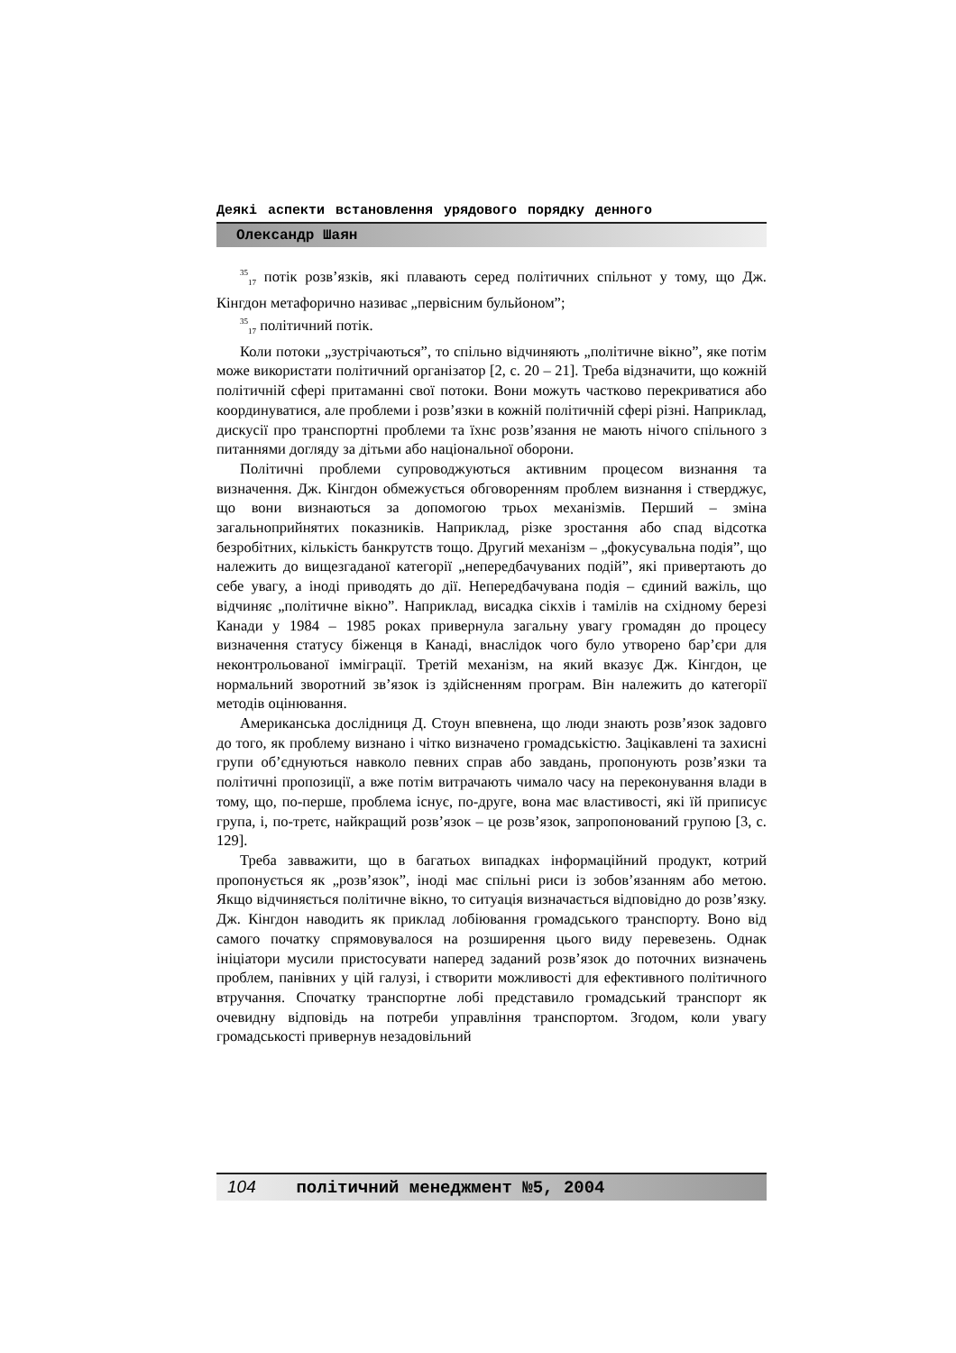Деякі аспекти встановлення урядового порядку денного
Олександр Шаян
<sup>35</sup> <sub>17</sub> потік розв’язків, які плавають серед політичних спільнот у тому, що Дж. Кінгдон метафорично називає „первісним бульйоном”;
<sup>35</sup> <sub>17</sub> політичний потік.
Коли потоки „зустрічаються”, то спільно відчиняють „політичне вікно”, яке потім може використати політичний організатор [2, с. 20 – 21]. Треба відзначити, що кожній політичній сфері притаманні свої потоки. Вони можуть частково перекриватися або координуватися, але проблеми і розв’язки в кожній політичній сфері різні. Наприклад, дискусії про транспортні проблеми та їхнє розв’язання не мають нічого спільного з питаннями догляду за дітьми або національної оборони.
Політичні проблеми супроводжуються активним процесом визнання та визначення. Дж. Кінгдон обмежується обговоренням проблем визнання і стверджує, що вони визнаються за допомогою трьох механізмів. Перший – зміна загальноприйнятих показників. Наприклад, різке зростання або спад відсотка безробітних, кількість банкрутств тощо. Другий механізм – „фокусувальна подія”, що належить до вищезгаданої категорії „непередбачуваних подій”, які привертають до себе увагу, а іноді приводять до дії. Непередбачувана подія – єдиний важіль, що відчиняє „політичне вікно”. Наприклад, висадка сікхів і тамілів на східному березі Канади у 1984 – 1985 роках привернула загальну увагу громадян до процесу визначення статусу біженця в Канаді, внаслідок чого було утворено бар’єри для неконтрольованої імміграції. Третій механізм, на який вказує Дж. Кінгдон, це нормальний зворотний зв’язок із здійсненням програм. Він належить до категорії методів оцінювання.
Американська дослідниця Д. Стоун впевнена, що люди знають розв’язок задовго до того, як проблему визнано і чітко визначено громадськістю. Зацікавлені та захисні групи об’єднуються навколо певних справ або завдань, пропонують розв’язки та політичні пропозиції, а вже потім витрачають чимало часу на переконування влади в тому, що, по-перше, проблема існує, по-друге, вона має властивості, які їй приписує група, і, по-третє, найкращий розв’язок – це розв’язок, запропонований групою [3, с. 129].
Треба завважити, що в багатьох випадках інформаційний продукт, котрий пропонується як „розв’язок”, іноді має спільні риси із зобов’язанням або метою. Якщо відчиняється політичне вікно, то ситуація визначається відповідно до розв’язку. Дж. Кінгдон наводить як приклад лобіювання громадського транспорту. Воно від самого початку спрямовувалося на розширення цього виду перевезень. Однак ініціатори мусили пристосувати наперед заданий розв’язок до поточних визначень проблем, панівних у цій галузі, і створити можливості для ефективного політичного втручання. Спочатку транспортне лобі представило громадський транспорт як очевидну відповідь на потреби управління транспортом. Згодом, коли увагу громадськості привернув незадовільний
104 політичний менеджмент №5, 2004